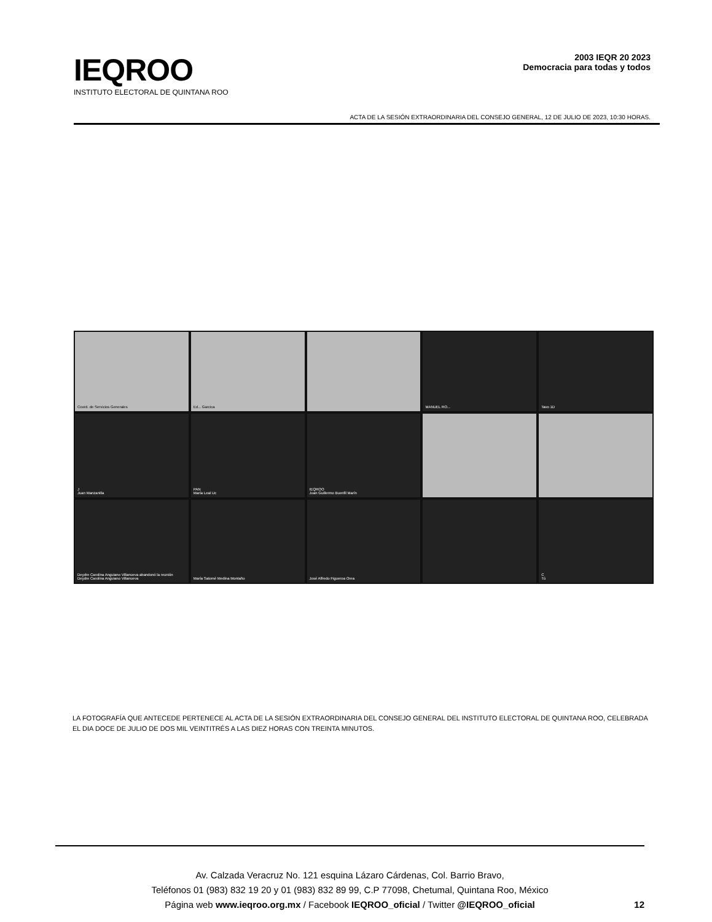IEQROO
INSTITUTO ELECTORAL DE QUINTANA ROO
2003 IEQR 20 2023
Democracia para todas y todos
ACTA DE LA SESIÓN EXTRAORDINARIA DEL CONSEJO GENERAL, 12 DE JULIO DE 2023, 10:30 HORAS.
Coord. de Servicios Generales
Ed... Garcica
MANUEL RO...
Tavo 1D
J
Juan Manzanilla
PAN
María Leal Uc
IEQROO
Juan Guillermo Buenfil Marín
Deydre Carolina Anguiano Villanueva abandonó la reunión
Deydre Carolina Anguiano Villanueva
María Salomé Medina Montaño
José Alfredo Figueroa Orea
C
Tú
LA FOTOGRAFÍA QUE ANTECEDE PERTENECE AL ACTA DE LA SESIÓN EXTRAORDINARIA DEL CONSEJO GENERAL DEL INSTITUTO ELECTORAL DE QUINTANA ROO, CELEBRADA EL DIA DOCE DE JULIO DE DOS MIL VEINTITRÉS A LAS DIEZ HORAS CON TREINTA MINUTOS.
Av. Calzada Veracruz No. 121 esquina Lázaro Cárdenas, Col. Barrio Bravo,
Teléfonos 01 (983) 832 19 20 y 01 (983) 832 89 99, C.P 77098, Chetumal, Quintana Roo, México
Página web www.ieqroo.org.mx / Facebook IEQROO_oficial / Twitter @IEQROO_oficial
12